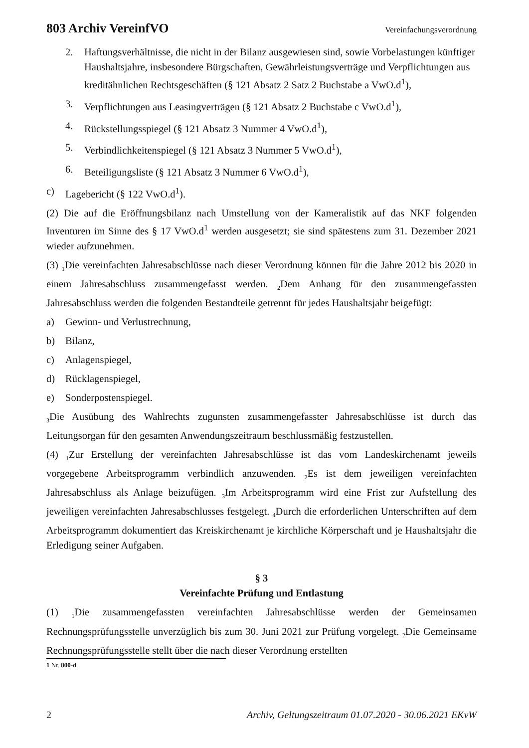803 Archiv VereinfVO Vereinfachungsverordnung
2. Haftungsverhältnisse, die nicht in der Bilanz ausgewiesen sind, sowie Vorbelastungen künftiger Haushaltsjahre, insbesondere Bürgschaften, Gewährleistungsverträge und Verpflichtungen aus kreditähnlichen Rechtsgeschäften (§ 121 Absatz 2 Satz 2 Buchstabe a VwO.d<sup>1</sup>),
3. Verpflichtungen aus Leasingverträgen (§ 121 Absatz 2 Buchstabe c VwO.d<sup>1</sup>),
4. Rückstellungsspiegel (§ 121 Absatz 3 Nummer 4 VwO.d<sup>1</sup>),
5. Verbindlichkeitenspiegel (§ 121 Absatz 3 Nummer 5 VwO.d<sup>1</sup>),
6. Beteiligungsliste (§ 121 Absatz 3 Nummer 6 VwO.d<sup>1</sup>),
c) Lagebericht (§ 122 VwO.d<sup>1</sup>).
(2) Die auf die Eröffnungsbilanz nach Umstellung von der Kameralistik auf das NKF folgenden Inventuren im Sinne des § 17 VwO.d<sup>1</sup> werden ausgesetzt; sie sind spätestens zum 31. Dezember 2021 wieder aufzunehmen.
(3) <sub>1</sub>Die vereinfachten Jahresabschlüsse nach dieser Verordnung können für die Jahre 2012 bis 2020 in einem Jahresabschluss zusammengefasst werden. <sub>2</sub>Dem Anhang für den zusammengefassten Jahresabschluss werden die folgenden Bestandteile getrennt für jedes Haushaltsjahr beigefügt:
a) Gewinn- und Verlustrechnung,
b) Bilanz,
c) Anlagenspiegel,
d) Rücklagenspiegel,
e) Sonderpostenspiegel.
<sub>3</sub>Die Ausübung des Wahlrechts zugunsten zusammengefasster Jahresabschlüsse ist durch das Leitungsorgan für den gesamten Anwendungszeitraum beschlussmäßig festzustellen.
(4) <sub>1</sub>Zur Erstellung der vereinfachten Jahresabschlüsse ist das vom Landeskirchenamt jeweils vorgegebene Arbeitsprogramm verbindlich anzuwenden. <sub>2</sub>Es ist dem jeweiligen vereinfachten Jahresabschluss als Anlage beizufügen. <sub>3</sub>Im Arbeitsprogramm wird eine Frist zur Aufstellung des jeweiligen vereinfachten Jahresabschlusses festgelegt. <sub>4</sub>Durch die erforderlichen Unterschriften auf dem Arbeitsprogramm dokumentiert das Kreiskirchenamt je kirchliche Körperschaft und je Haushaltsjahr die Erledigung seiner Aufgaben.
§ 3
Vereinfachte Prüfung und Entlastung
(1) <sub>1</sub>Die zusammengefassten vereinfachten Jahresabschlüsse werden der Gemeinsamen Rechnungsprüfungsstelle unverzüglich bis zum 30. Juni 2021 zur Prüfung vorgelegt. <sub>2</sub>Die Gemeinsame Rechnungsprüfungsstelle stellt über die nach dieser Verordnung erstellten
1 Nr. 800-d.
2 Archiv, Geltungszeitraum 01.07.2020 - 30.06.2021 EKvW